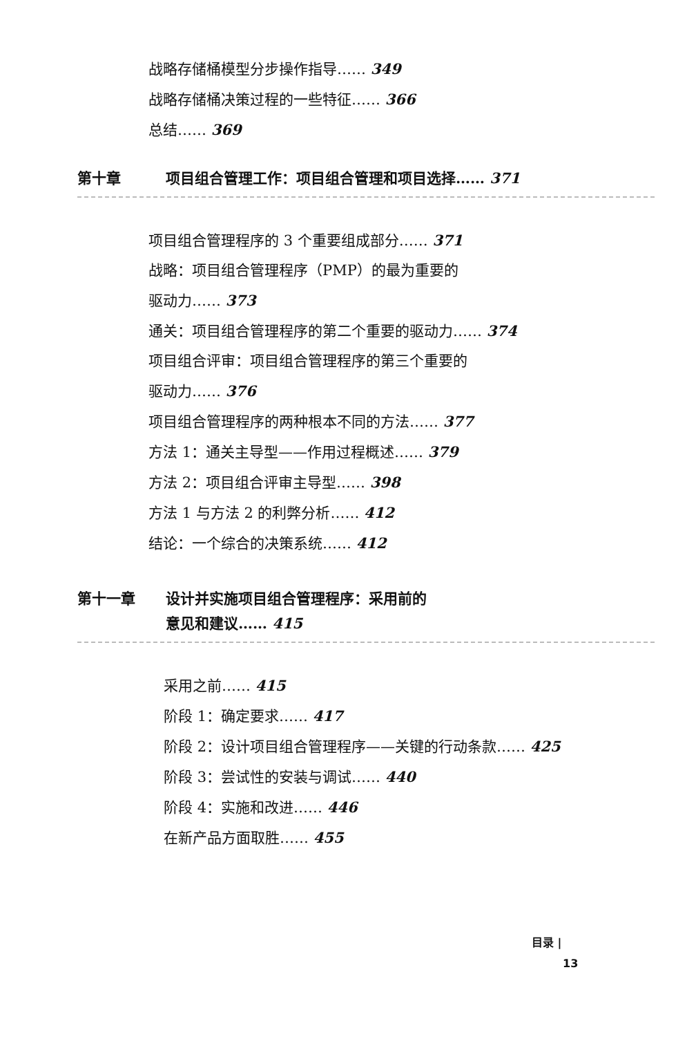战略存储桶模型分步操作指导…… 349
战略存储桶决策过程的一些特征…… 366
总结…… 369
第十章 项目组合管理工作：项目组合管理和项目选择…… 371
项目组合管理程序的 3 个重要组成部分…… 371
战略：项目组合管理程序（PMP）的最为重要的
驱动力…… 373
通关：项目组合管理程序的第二个重要的驱动力…… 374
项目组合评审：项目组合管理程序的第三个重要的
驱动力…… 376
项目组合管理程序的两种根本不同的方法…… 377
方法 1：通关主导型——作用过程概述…… 379
方法 2：项目组合评审主导型…… 398
方法 1 与方法 2 的利弊分析…… 412
结论：一个综合的决策系统…… 412
第十一章 设计并实施项目组合管理程序：采用前的
意见和建议…… 415
采用之前…… 415
阶段 1：确定要求…… 417
阶段 2：设计项目组合管理程序——关键的行动条款…… 425
阶段 3：尝试性的安装与调试…… 440
阶段 4：实施和改进…… 446
在新产品方面取胜…… 455
目录 |
13